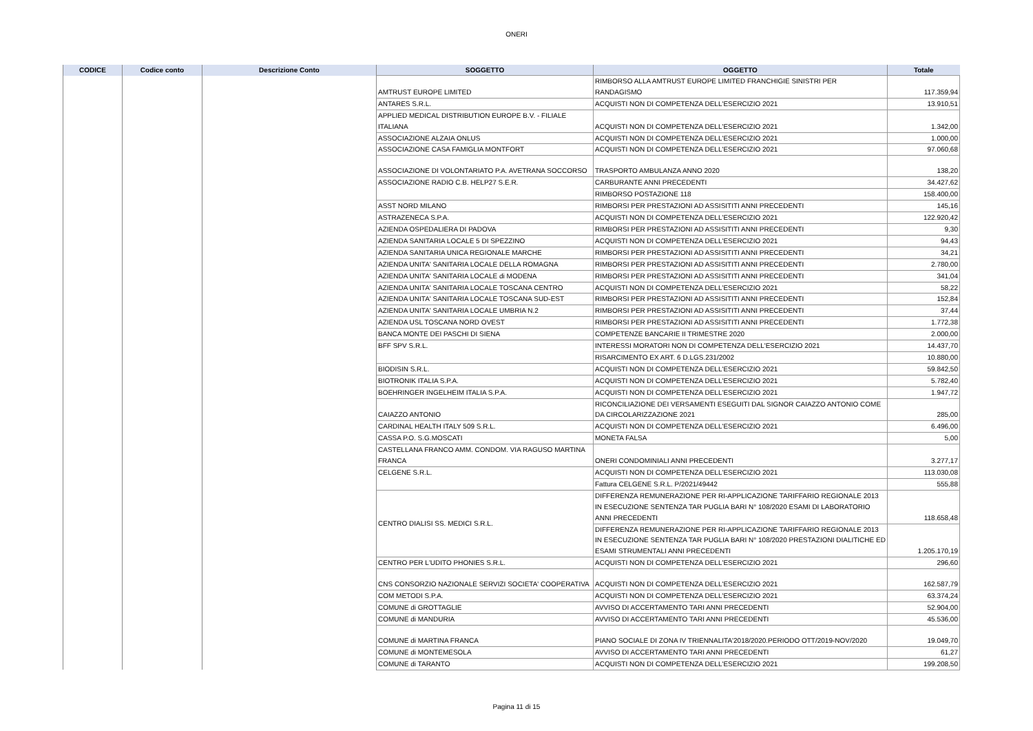ONERI
| CODICE | Codice conto | Descrizione Conto | SOGGETTO | OGGETTO | Totale |
| --- | --- | --- | --- | --- | --- |
| | | | AMTRUST EUROPE LIMITED | RIMBORSO ALLA AMTRUST EUROPE LIMITED FRANCHIGIE SINISTRI PER RANDAGISMO | 117.359,94 |
| | | | ANTARES S.R.L. | ACQUISTI NON DI COMPETENZA DELL'ESERCIZIO 2021 | 13.910,51 |
| | | | APPLIED MEDICAL DISTRIBUTION EUROPE B.V. - FILIALE ITALIANA | ACQUISTI NON DI COMPETENZA DELL'ESERCIZIO 2021 | 1.342,00 |
| | | | ASSOCIAZIONE ALZAIA ONLUS | ACQUISTI NON DI COMPETENZA DELL'ESERCIZIO 2021 | 1.000,00 |
| | | | ASSOCIAZIONE CASA FAMIGLIA MONTFORT | ACQUISTI NON DI COMPETENZA DELL'ESERCIZIO 2021 | 97.060,68 |
| | | | ASSOCIAZIONE DI VOLONTARIATO P.A. AVETRANA SOCCORSO | TRASPORTO AMBULANZA ANNO 2020 | 138,20 |
| | | | ASSOCIAZIONE RADIO C.B. HELP27 S.E.R. | CARBURANTE ANNI PRECEDENTI | 34.427,62 |
| | | | | RIMBORSO POSTAZIONE 118 | 158.400,00 |
| | | | ASST NORD MILANO | RIMBORSI PER PRESTAZIONI AD ASSISITITI ANNI PRECEDENTI | 145,16 |
| | | | ASTRAZENECA S.P.A. | ACQUISTI NON DI COMPETENZA DELL'ESERCIZIO 2021 | 122.920,42 |
| | | | AZIENDA OSPEDALIERA DI PADOVA | RIMBORSI PER PRESTAZIONI AD ASSISITITI ANNI PRECEDENTI | 9,30 |
| | | | AZIENDA SANITARIA LOCALE 5 DI SPEZZINO | ACQUISTI NON DI COMPETENZA DELL'ESERCIZIO 2021 | 94,43 |
| | | | AZIENDA SANITARIA UNICA REGIONALE MARCHE | RIMBORSI PER PRESTAZIONI AD ASSISITITI ANNI PRECEDENTI | 34,21 |
| | | | AZIENDA UNITA' SANITARIA LOCALE DELLA ROMAGNA | RIMBORSI PER PRESTAZIONI AD ASSISITITI ANNI PRECEDENTI | 2.780,00 |
| | | | AZIENDA UNITA' SANITARIA LOCALE di MODENA | RIMBORSI PER PRESTAZIONI AD ASSISITITI ANNI PRECEDENTI | 341,04 |
| | | | AZIENDA UNITA' SANITARIA LOCALE TOSCANA CENTRO | ACQUISTI NON DI COMPETENZA DELL'ESERCIZIO 2021 | 58,22 |
| | | | AZIENDA UNITA' SANITARIA LOCALE TOSCANA SUD-EST | RIMBORSI PER PRESTAZIONI AD ASSISITITI ANNI PRECEDENTI | 152,84 |
| | | | AZIENDA UNITA' SANITARIA LOCALE UMBRIA N.2 | RIMBORSI PER PRESTAZIONI AD ASSISITITI ANNI PRECEDENTI | 37,44 |
| | | | AZIENDA USL TOSCANA NORD OVEST | RIMBORSI PER PRESTAZIONI AD ASSISITITI ANNI PRECEDENTI | 1.772,38 |
| | | | BANCA MONTE DEI PASCHI DI SIENA | COMPETENZE BANCARIE II TRIMESTRE 2020 | 2.000,00 |
| | | | BFF SPV S.R.L. | INTERESSI MORATORI NON DI COMPETENZA DELL'ESERCIZIO 2021 | 14.437,70 |
| | | | | RISARCIMENTO EX ART. 6 D.LGS.231/2002 | 10.880,00 |
| | | | BIODISIN S.R.L. | ACQUISTI NON DI COMPETENZA DELL'ESERCIZIO 2021 | 59.842,50 |
| | | | BIOTRONIK ITALIA S.P.A. | ACQUISTI NON DI COMPETENZA DELL'ESERCIZIO 2021 | 5.782,40 |
| | | | BOEHRINGER INGELHEIM ITALIA S.P.A. | ACQUISTI NON DI COMPETENZA DELL'ESERCIZIO 2021 | 1.947,72 |
| | | | CAIAZZO ANTONIO | RICONCILIAZIONE DEI VERSAMENTI ESEGUITI DAL SIGNOR CAIAZZO ANTONIO COME DA CIRCOLARIZZAZIONE 2021 | 285,00 |
| | | | CARDINAL HEALTH ITALY 509 S.R.L. | ACQUISTI NON DI COMPETENZA DELL'ESERCIZIO 2021 | 6.496,00 |
| | | | CASSA P.O. S.G.MOSCATI | MONETA FALSA | 5,00 |
| | | | CASTELLANA FRANCO AMM. CONDOM. VIA RAGUSO MARTINA FRANCA | ONERI CONDOMINIALI ANNI PRECEDENTI | 3.277,17 |
| | | | CELGENE S.R.L. | ACQUISTI NON DI COMPETENZA DELL'ESERCIZIO 2021 | 113.030,08 |
| | | | | Fattura CELGENE S.R.L. P/2021/49442 | 555,88 |
| | | | CENTRO DIALISI SS. MEDICI S.R.L. | DIFFERENZA REMUNERAZIONE PER RI-APPLICAZIONE TARIFFARIO REGIONALE 2013 IN ESECUZIONE SENTENZA TAR PUGLIA BARI N° 108/2020 ESAMI DI LABORATORIO ANNI PRECEDENTI | 118.658,48 |
| | | | | DIFFERENZA REMUNERAZIONE PER RI-APPLICAZIONE TARIFFARIO REGIONALE 2013 IN ESECUZIONE SENTENZA TAR PUGLIA BARI N° 108/2020 PRESTAZIONI DIALITICHE ED ESAMI STRUMENTALI ANNI PRECEDENTI | 1.205.170,19 |
| | | | CENTRO PER L'UDITO PHONIES S.R.L. | ACQUISTI NON DI COMPETENZA DELL'ESERCIZIO 2021 | 296,60 |
| | | | CNS CONSORZIO NAZIONALE SERVIZI SOCIETA' COOPERATIVA | ACQUISTI NON DI COMPETENZA DELL'ESERCIZIO 2021 | 162.587,79 |
| | | | COM METODI S.P.A. | ACQUISTI NON DI COMPETENZA DELL'ESERCIZIO 2021 | 63.374,24 |
| | | | COMUNE di GROTTAGLIE | AVVISO DI ACCERTAMENTO TARI ANNI PRECEDENTI | 52.904,00 |
| | | | COMUNE di MANDURIA | AVVISO DI ACCERTAMENTO TARI ANNI PRECEDENTI | 45.536,00 |
| | | | COMUNE di MARTINA FRANCA | PIANO SOCIALE DI ZONA IV TRIENNALITA'2018/2020.PERIODO OTT/2019-NOV/2020 | 19.049,70 |
| | | | COMUNE di MONTEMESOLA | AVVISO DI ACCERTAMENTO TARI ANNI PRECEDENTI | 61,27 |
| | | | COMUNE di TARANTO | ACQUISTI NON DI COMPETENZA DELL'ESERCIZIO 2021 | 199.208,50 |
Pagina 11 di 15